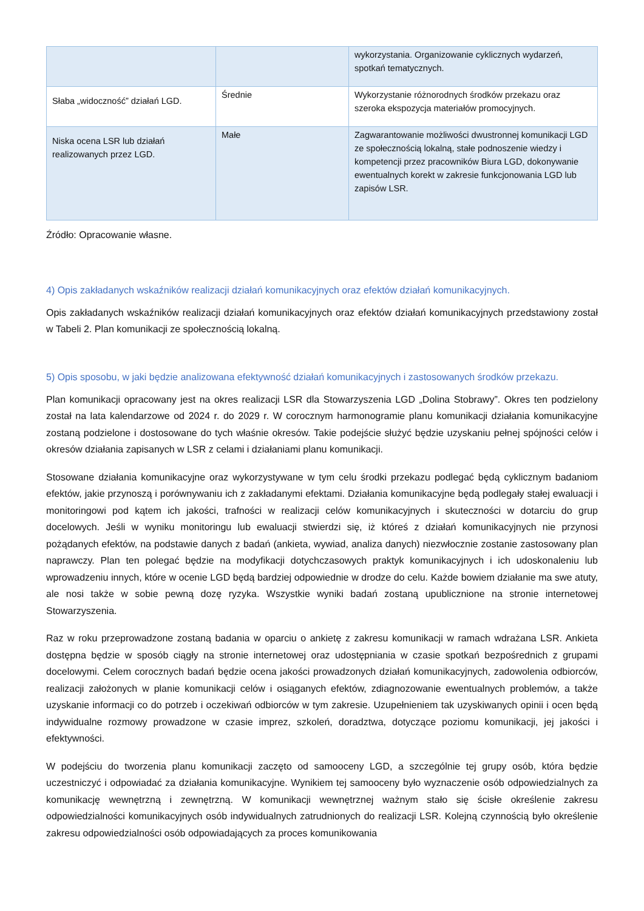| | | wykorzystania. Organizowanie cyklicznych wydarzeń, spotkań tematycznych. |
| Słaba „widoczność” działań LGD. | Średnie | Wykorzystanie różnorodnych środków przekazu oraz szeroka ekspozycja materiałów promocyjnych. |
| Niska ocena LSR lub działań realizowanych przez LGD. | Małe | Zagwarantowanie możliwości dwustronnej komunikacji LGD ze społecznością lokalną, stałe podnoszenie wiedzy i kompetencji przez pracowników Biura LGD, dokonywanie ewentualnych korekt w zakresie funkcjonowania LGD lub zapisów LSR. |
Źródło: Opracowanie własne.
4) Opis zakładanych wskaźników realizacji działań komunikacyjnych oraz efektów działań komunikacyjnych.
Opis zakładanych wskaźników realizacji działań komunikacyjnych oraz efektów działań komunikacyjnych przedstawiony został w Tabeli 2. Plan komunikacji ze społecznością lokalną.
5) Opis sposobu, w jaki będzie analizowana efektywność działań komunikacyjnych i zastosowanych środków przekazu.
Plan komunikacji opracowany jest na okres realizacji LSR dla Stowarzyszenia LGD „Dolina Stobrawy”. Okres ten podzielony został na lata kalendarzowe od 2024 r. do 2029 r. W corocznym harmonogramie planu komunikacji działania komunikacyjne zostaną podzielone i dostosowane do tych właśnie okresów. Takie podejście służyć będzie uzyskaniu pełnej spójności celów i okresów działania zapisanych w LSR z celami i działaniami planu komunikacji.
Stosowane działania komunikacyjne oraz wykorzystywane w tym celu środki przekazu podlegać będą cyklicznym badaniom efektów, jakie przynoszą i porównywaniu ich z zakładanymi efektami. Działania komunikacyjne będą podlegały stałej ewaluacji i monitoringowi pod kątem ich jakości, trafności w realizacji celów komunikacyjnych i skuteczności w dotarciu do grup docelowych. Jeśli w wyniku monitoringu lub ewaluacji stwierdzi się, iż któreś z działań komunikacyjnych nie przynosi pożądanych efektów, na podstawie danych z badań (ankieta, wywiad, analiza danych) niezwłocznie zostanie zastosowany plan naprawczy. Plan ten polegać będzie na modyfikacji dotychczasowych praktyk komunikacyjnych i ich udoskonaleniu lub wprowadzeniu innych, które w ocenie LGD będą bardziej odpowiednie w drodze do celu. Każde bowiem działanie ma swe atuty, ale nosi także w sobie pewną dozę ryzyka. Wszystkie wyniki badań zostaną upublicznione na stronie internetowej Stowarzyszenia.
Raz w roku przeprowadzone zostaną badania w oparciu o ankietę z zakresu komunikacji w ramach wdrażana LSR. Ankieta dostępna będzie w sposób ciągły na stronie internetowej oraz udostępniania w czasie spotkań bezpośrednich z grupami docelowymi. Celem corocznych badań będzie ocena jakości prowadzonych działań komunikacyjnych, zadowolenia odbiorców, realizacji założonych w planie komunikacji celów i osiąganych efektów, zdiagnozowanie ewentualnych problemów, a także uzyskanie informacji co do potrzeb i oczekiwań odbiorców w tym zakresie. Uzupełnieniem tak uzyskiwanych opinii i ocen będą indywidualne rozmowy prowadzone w czasie imprez, szkoleń, doradztwa, dotyczące poziomu komunikacji, jej jakości i efektywności.
W podejściu do tworzenia planu komunikacji zaczęto od samooceny LGD, a szczególnie tej grupy osób, która będzie uczestniczyć i odpowiadać za działania komunikacyjne. Wynikiem tej samooceny było wyznaczenie osób odpowiedzialnych za komunikację wewnętrzną i zewnętrzną. W komunikacji wewnętrznej ważnym stało się ścisłe określenie zakresu odpowiedzialności komunikacyjnych osób indywidualnych zatrudnionych do realizacji LSR. Kolejną czynnością było określenie zakresu odpowiedzialności osób odpowiadających za proces komunikowania